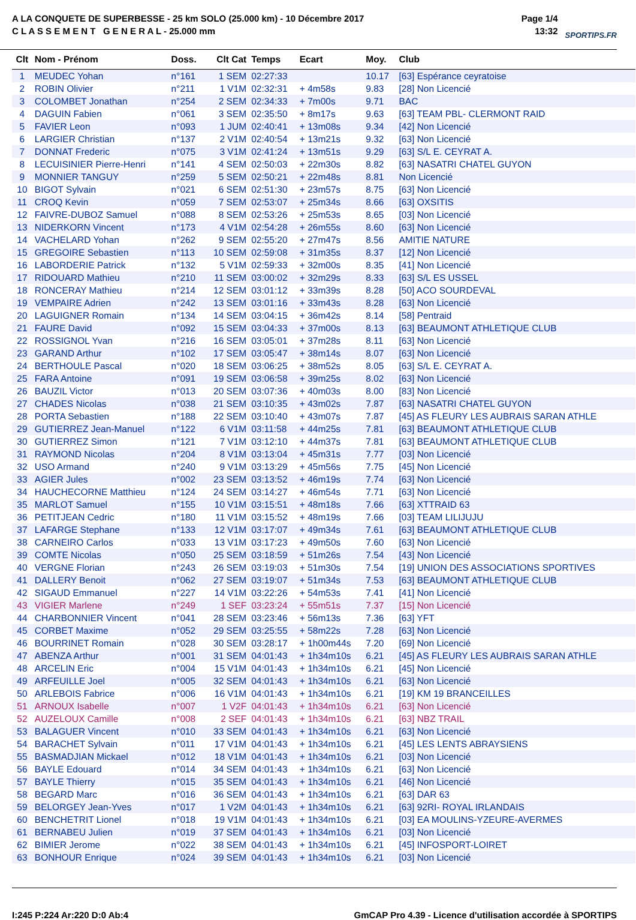A LA CONQUETE DE SUPERBESSE - 25 km SOLO (25.000 km) - 10 Décembre 2017
C L A S S E M E N T G E N E R A L - 25.000 mm
Page 1/4
13:32
SPORTIPS.FR
| Clt | Nom - Prénom | Doss. | Clt Cat | Temps | Ecart | Moy. | Club |
| --- | --- | --- | --- | --- | --- | --- | --- |
| 1 | MEUDEC Yohan | n°161 | 1 SEM | 02:27:33 | | 10.17 | [63] Espérance ceyratoise |
| 2 | ROBIN Olivier | n°211 | 1 V1M | 02:32:31 | + 4m58s | 9.83 | [28] Non Licencié |
| 3 | COLOMBET Jonathan | n°254 | 2 SEM | 02:34:33 | + 7m00s | 9.71 | BAC |
| 4 | DAGUIN Fabien | n°061 | 3 SEM | 02:35:50 | + 8m17s | 9.63 | [63] TEAM PBL- CLERMONT RAID |
| 5 | FAVIER Leon | n°093 | 1 JUM | 02:40:41 | + 13m08s | 9.34 | [42] Non Licencié |
| 6 | LARGIER Christian | n°137 | 2 V1M | 02:40:54 | + 13m21s | 9.32 | [63] Non Licencié |
| 7 | DONNAT Frederic | n°075 | 3 V1M | 02:41:24 | + 13m51s | 9.29 | [63] S/L E. CEYRAT A. |
| 8 | LECUISINIER Pierre-Henri | n°141 | 4 SEM | 02:50:03 | + 22m30s | 8.82 | [63] NASATRI CHATEL GUYON |
| 9 | MONNIER TANGUY | n°259 | 5 SEM | 02:50:21 | + 22m48s | 8.81 | Non Licencié |
| 10 | BIGOT Sylvain | n°021 | 6 SEM | 02:51:30 | + 23m57s | 8.75 | [63] Non Licencié |
| 11 | CROQ Kevin | n°059 | 7 SEM | 02:53:07 | + 25m34s | 8.66 | [63] OXSITIS |
| 12 | FAIVRE-DUBOZ Samuel | n°088 | 8 SEM | 02:53:26 | + 25m53s | 8.65 | [03] Non Licencié |
| 13 | NIDERKORN Vincent | n°173 | 4 V1M | 02:54:28 | + 26m55s | 8.60 | [63] Non Licencié |
| 14 | VACHELARD Yohan | n°262 | 9 SEM | 02:55:20 | + 27m47s | 8.56 | AMITIE NATURE |
| 15 | GREGOIRE Sebastien | n°113 | 10 SEM | 02:59:08 | + 31m35s | 8.37 | [12] Non Licencié |
| 16 | LABORDERIE Patrick | n°132 | 5 V1M | 02:59:33 | + 32m00s | 8.35 | [41] Non Licencié |
| 17 | RIDOUARD Mathieu | n°210 | 11 SEM | 03:00:02 | + 32m29s | 8.33 | [63] S/L ES USSEL |
| 18 | RONCERAY Mathieu | n°214 | 12 SEM | 03:01:12 | + 33m39s | 8.28 | [50] ACO SOURDEVAL |
| 19 | VEMPAIRE Adrien | n°242 | 13 SEM | 03:01:16 | + 33m43s | 8.28 | [63] Non Licencié |
| 20 | LAGUIGNER Romain | n°134 | 14 SEM | 03:04:15 | + 36m42s | 8.14 | [58] Pentraid |
| 21 | FAURE David | n°092 | 15 SEM | 03:04:33 | + 37m00s | 8.13 | [63] BEAUMONT ATHLETIQUE CLUB |
| 22 | ROSSIGNOL Yvan | n°216 | 16 SEM | 03:05:01 | + 37m28s | 8.11 | [63] Non Licencié |
| 23 | GARAND Arthur | n°102 | 17 SEM | 03:05:47 | + 38m14s | 8.07 | [63] Non Licencié |
| 24 | BERTHOULE Pascal | n°020 | 18 SEM | 03:06:25 | + 38m52s | 8.05 | [63] S/L E. CEYRAT A. |
| 25 | FARA Antoine | n°091 | 19 SEM | 03:06:58 | + 39m25s | 8.02 | [63] Non Licencié |
| 26 | BAUZIL Victor | n°013 | 20 SEM | 03:07:36 | + 40m03s | 8.00 | [83] Non Licencié |
| 27 | CHADES Nicolas | n°038 | 21 SEM | 03:10:35 | + 43m02s | 7.87 | [63] NASATRI CHATEL GUYON |
| 28 | PORTA Sebastien | n°188 | 22 SEM | 03:10:40 | + 43m07s | 7.87 | [45] AS FLEURY LES AUBRAIS SARAN ATHLE |
| 29 | GUTIERREZ Jean-Manuel | n°122 | 6 V1M | 03:11:58 | + 44m25s | 7.81 | [63] BEAUMONT ATHLETIQUE CLUB |
| 30 | GUTIERREZ Simon | n°121 | 7 V1M | 03:12:10 | + 44m37s | 7.81 | [63] BEAUMONT ATHLETIQUE CLUB |
| 31 | RAYMOND Nicolas | n°204 | 8 V1M | 03:13:04 | + 45m31s | 7.77 | [03] Non Licencié |
| 32 | USO Armand | n°240 | 9 V1M | 03:13:29 | + 45m56s | 7.75 | [45] Non Licencié |
| 33 | AGIER Jules | n°002 | 23 SEM | 03:13:52 | + 46m19s | 7.74 | [63] Non Licencié |
| 34 | HAUCHECORNE Matthieu | n°124 | 24 SEM | 03:14:27 | + 46m54s | 7.71 | [63] Non Licencié |
| 35 | MARLOT Samuel | n°155 | 10 V1M | 03:15:51 | + 48m18s | 7.66 | [63] XTTRAID 63 |
| 36 | PETITJEAN Cedric | n°180 | 11 V1M | 03:15:52 | + 48m19s | 7.66 | [03] TEAM LILIJUJU |
| 37 | LAFARGE Stephane | n°133 | 12 V1M | 03:17:07 | + 49m34s | 7.61 | [63] BEAUMONT ATHLETIQUE CLUB |
| 38 | CARNEIRO Carlos | n°033 | 13 V1M | 03:17:23 | + 49m50s | 7.60 | [63] Non Licencié |
| 39 | COMTE Nicolas | n°050 | 25 SEM | 03:18:59 | + 51m26s | 7.54 | [43] Non Licencié |
| 40 | VERGNE Florian | n°243 | 26 SEM | 03:19:03 | + 51m30s | 7.54 | [19] UNION DES ASSOCIATIONS SPORTIVES |
| 41 | DALLERY Benoit | n°062 | 27 SEM | 03:19:07 | + 51m34s | 7.53 | [63] BEAUMONT ATHLETIQUE CLUB |
| 42 | SIGAUD Emmanuel | n°227 | 14 V1M | 03:22:26 | + 54m53s | 7.41 | [41] Non Licencié |
| 43 | VIGIER Marlene | n°249 | 1 SEF | 03:23:24 | + 55m51s | 7.37 | [15] Non Licencié |
| 44 | CHARBONNIER Vincent | n°041 | 28 SEM | 03:23:46 | + 56m13s | 7.36 | [63] YFT |
| 45 | CORBET Maxime | n°052 | 29 SEM | 03:25:55 | + 58m22s | 7.28 | [63] Non Licencié |
| 46 | BOURRINET Romain | n°028 | 30 SEM | 03:28:17 | + 1h00m44s | 7.20 | [69] Non Licencié |
| 47 | ABENZA Arthur | n°001 | 31 SEM | 04:01:43 | + 1h34m10s | 6.21 | [45] AS FLEURY LES AUBRAIS SARAN ATHLE |
| 48 | ARCELIN Eric | n°004 | 15 V1M | 04:01:43 | + 1h34m10s | 6.21 | [45] Non Licencié |
| 49 | ARFEUILLE Joel | n°005 | 32 SEM | 04:01:43 | + 1h34m10s | 6.21 | [63] Non Licencié |
| 50 | ARLEBOIS Fabrice | n°006 | 16 V1M | 04:01:43 | + 1h34m10s | 6.21 | [19] KM 19 BRANCEILLES |
| 51 | ARNOUX Isabelle | n°007 | 1 V2F | 04:01:43 | + 1h34m10s | 6.21 | [63] Non Licencié |
| 52 | AUZELOUX Camille | n°008 | 2 SEF | 04:01:43 | + 1h34m10s | 6.21 | [63] NBZ TRAIL |
| 53 | BALAGUER Vincent | n°010 | 33 SEM | 04:01:43 | + 1h34m10s | 6.21 | [63] Non Licencié |
| 54 | BARACHET Sylvain | n°011 | 17 V1M | 04:01:43 | + 1h34m10s | 6.21 | [45] LES LENTS ABRAYSIENS |
| 55 | BASMADJIAN Mickael | n°012 | 18 V1M | 04:01:43 | + 1h34m10s | 6.21 | [03] Non Licencié |
| 56 | BAYLE Edouard | n°014 | 34 SEM | 04:01:43 | + 1h34m10s | 6.21 | [63] Non Licencié |
| 57 | BAYLE Thierry | n°015 | 35 SEM | 04:01:43 | + 1h34m10s | 6.21 | [46] Non Licencié |
| 58 | BEGARD Marc | n°016 | 36 SEM | 04:01:43 | + 1h34m10s | 6.21 | [63] DAR 63 |
| 59 | BELORGEY Jean-Yves | n°017 | 1 V2M | 04:01:43 | + 1h34m10s | 6.21 | [63] 92RI- ROYAL IRLANDAIS |
| 60 | BENCHETRIT Lionel | n°018 | 19 V1M | 04:01:43 | + 1h34m10s | 6.21 | [03] EA MOULINS-YZEURE-AVERMES |
| 61 | BERNABEU Julien | n°019 | 37 SEM | 04:01:43 | + 1h34m10s | 6.21 | [03] Non Licencié |
| 62 | BIMIER Jerome | n°022 | 38 SEM | 04:01:43 | + 1h34m10s | 6.21 | [45] INFOSPORT-LOIRET |
| 63 | BONHOUR Enrique | n°024 | 39 SEM | 04:01:43 | + 1h34m10s | 6.21 | [03] Non Licencié |
I:245 P:224 Ar:220 D:0 Ab:4 GmCAP Pro 4.39 - Licence d'utilisation accordée à SPORTIPS